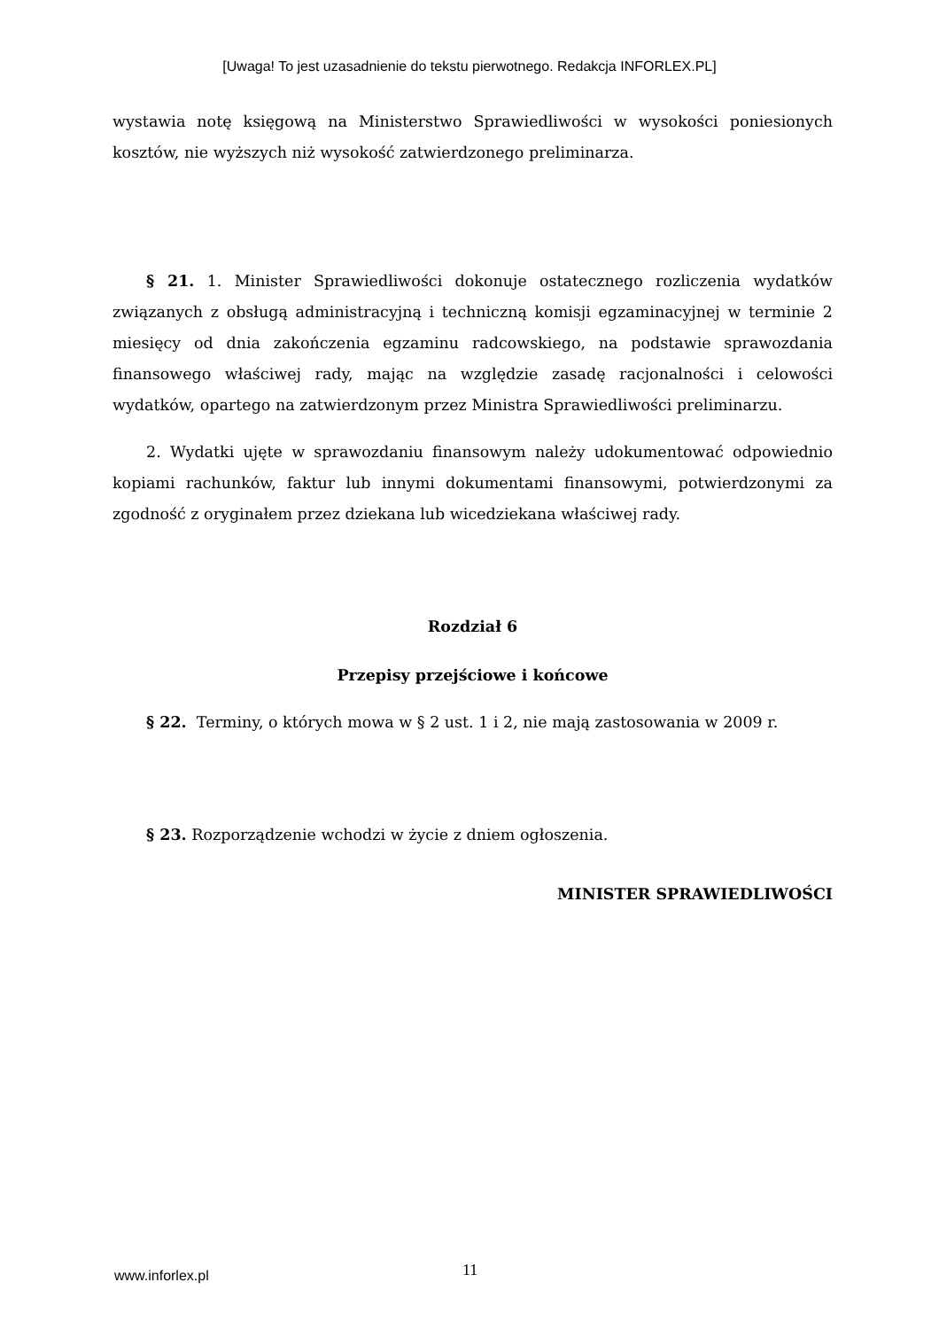[Uwaga! To jest uzasadnienie do tekstu pierwotnego. Redakcja INFORLEX.PL]
wystawia notę księgową na Ministerstwo Sprawiedliwości w wysokości poniesionych kosztów, nie wyższych niż wysokość zatwierdzonego preliminarza.
§ 21. 1. Minister Sprawiedliwości dokonuje ostatecznego rozliczenia wydatków związanych z obsługą administracyjną i techniczną komisji egzaminacyjnej w terminie 2 miesięcy od dnia zakończenia egzaminu radcowskiego, na podstawie sprawozdania finansowego właściwej rady, mając na względzie zasadę racjonalności i celowości wydatków, opartego na zatwierdzonym przez Ministra Sprawiedliwości preliminarzu.
2. Wydatki ujęte w sprawozdaniu finansowym należy udokumentować odpowiednio kopiami rachunków, faktur lub innymi dokumentami finansowymi, potwierdzonymi za zgodność z oryginałem przez dziekana lub wicedziekana właściwej rady.
Rozdział 6
Przepisy przejściowe i końcowe
§ 22. Terminy, o których mowa w § 2 ust. 1 i 2, nie mają zastosowania w 2009 r.
§ 23. Rozporządzenie wchodzi w życie z dniem ogłoszenia.
MINISTER SPRAWIEDLIWOŚCI
www.inforlex.pl 11